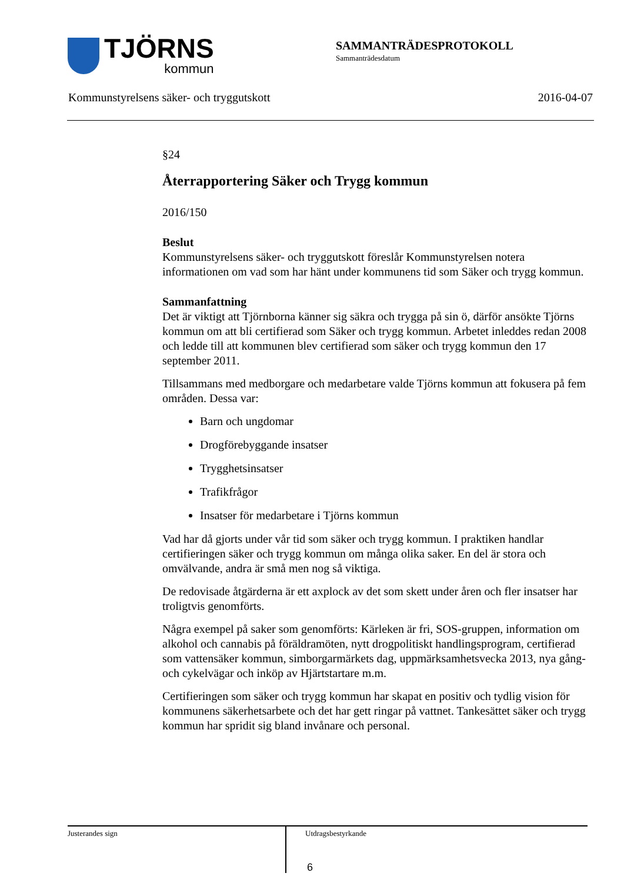TJÖRNS
kommun
SAMMANTRÄDESPROTOKOLL
Sammanträdesdatum
Kommunstyrelsens säker- och tryggutskott 2016-04-07
§24
Återrapportering Säker och Trygg kommun
2016/150
Beslut
Kommunstyrelsens säker- och tryggutskott föreslår Kommunstyrelsen notera informationen om vad som har hänt under kommunens tid som Säker och trygg kommun.
Sammanfattning
Det är viktigt att Tjörnborna känner sig säkra och trygga på sin ö, därför ansökte Tjörns kommun om att bli certifierad som Säker och trygg kommun. Arbetet inleddes redan 2008 och ledde till att kommunen blev certifierad som säker och trygg kommun den 17 september 2011.
Tillsammans med medborgare och medarbetare valde Tjörns kommun att fokusera på fem områden. Dessa var:
Barn och ungdomar
Drogförebyggande insatser
Trygghetsinsatser
Trafikfrågor
Insatser för medarbetare i Tjörns kommun
Vad har då gjorts under vår tid som säker och trygg kommun. I praktiken handlar certifieringen säker och trygg kommun om många olika saker. En del är stora och omvälvande, andra är små men nog så viktiga.
De redovisade åtgärderna är ett axplock av det som skett under åren och fler insatser har troligtvis genomförts.
Några exempel på saker som genomförts: Kärleken är fri, SOS-gruppen, information om alkohol och cannabis på föräldramöten, nytt drogpolitiskt handlingsprogram, certifierad som vattensäker kommun, simborgarmärkets dag, uppmärksamhetsvecka 2013, nya gång-och cykelvägar och inköp av Hjärtstartare m.m.
Certifieringen som säker och trygg kommun har skapat en positiv och tydlig vision för kommunens säkerhetsarbete och det har gett ringar på vattnet. Tankesättet säker och trygg kommun har spridit sig bland invånare och personal.
Justerandes sign
Utdragsbestyrkande
6